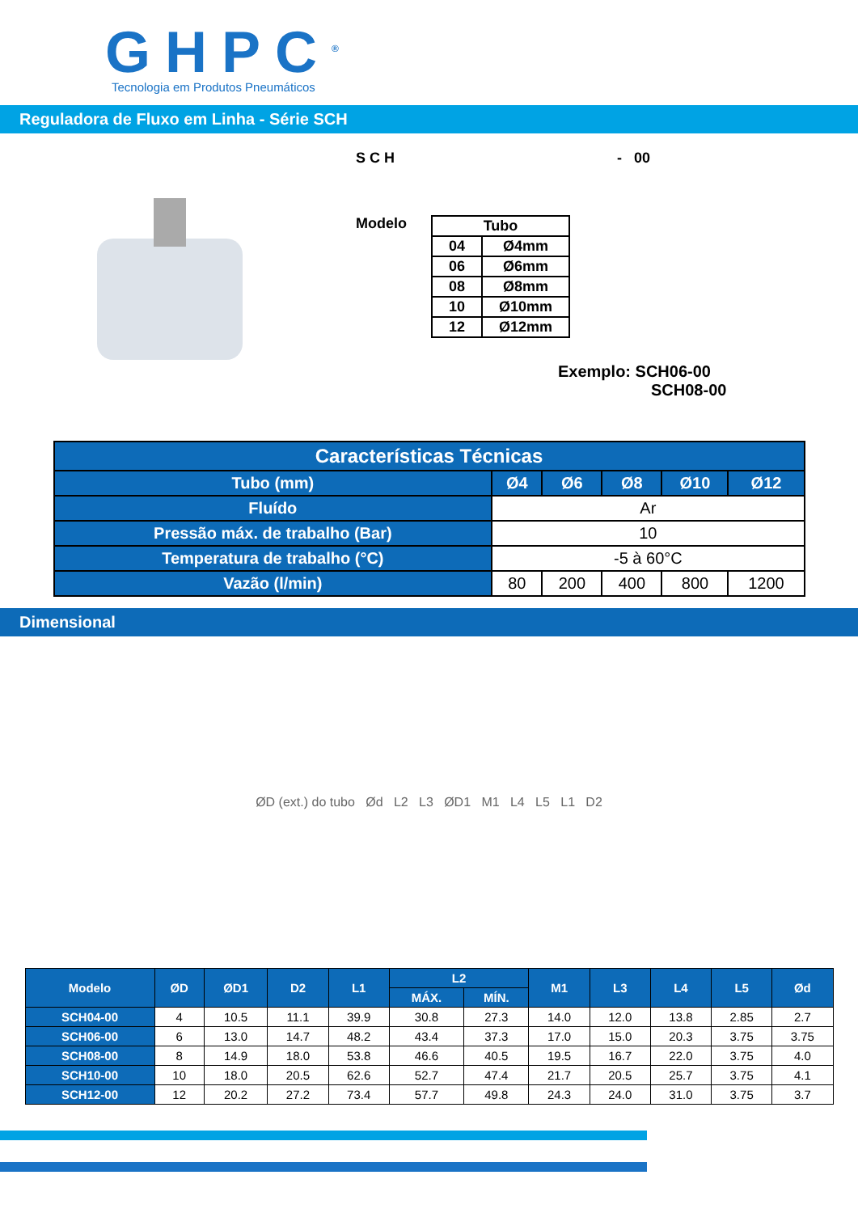GHPC<sup>®</sup>
Tecnologia em Produtos Pneumáticos
Reguladora de Fluxo em Linha - Série SCH
S C H - 00
Modelo
| Tubo | |
| --- | --- |
| 04 | Ø4mm |
| 06 | Ø6mm |
| 08 | Ø8mm |
| 10 | Ø10mm |
| 12 | Ø12mm |
Exemplo: SCH06-00
SCH08-00
| Características Técnicas | | | | | |
| --- | --- | --- | --- | --- | --- |
| Tubo (mm) | Ø4 | Ø6 | Ø8 | Ø10 | Ø12 |
| Fluído | Ar | | | | |
| Pressão máx. de trabalho (Bar) | 10 | | | | |
| Temperatura de trabalho (°C) | -5 à 60°C | | | | |
| Vazão (l/min) | 80 | 200 | 400 | 800 | 1200 |
Dimensional
ØD (ext.) do tubo Ød L2 L3 ØD1 M1 L4 L5 L1 D2
| Modelo | ØD | ØD1 | D2 | L1 | L2 | | M1 | L3 | L4 | L5 | Ød |
| --- | --- | --- | --- | --- | --- | --- | --- | --- | --- | --- | --- |
| | | | | | MÁX. | MÍN. | | | | | |
| SCH04-00 | 4 | 10.5 | 11.1 | 39.9 | 30.8 | 27.3 | 14.0 | 12.0 | 13.8 | 2.85 | 2.7 |
| SCH06-00 | 6 | 13.0 | 14.7 | 48.2 | 43.4 | 37.3 | 17.0 | 15.0 | 20.3 | 3.75 | 3.75 |
| SCH08-00 | 8 | 14.9 | 18.0 | 53.8 | 46.6 | 40.5 | 19.5 | 16.7 | 22.0 | 3.75 | 4.0 |
| SCH10-00 | 10 | 18.0 | 20.5 | 62.6 | 52.7 | 47.4 | 21.7 | 20.5 | 25.7 | 3.75 | 4.1 |
| SCH12-00 | 12 | 20.2 | 27.2 | 73.4 | 57.7 | 49.8 | 24.3 | 24.0 | 31.0 | 3.75 | 3.7 |